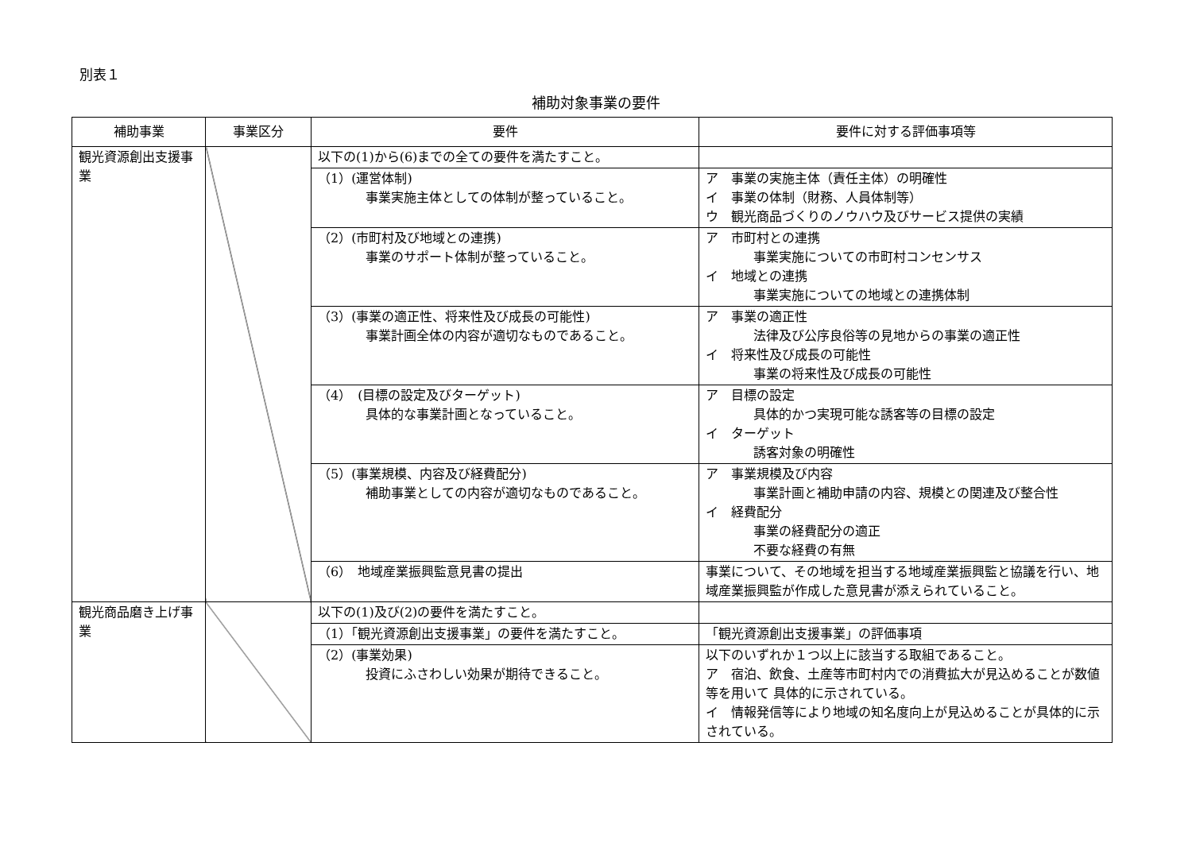別表１
補助対象事業の要件
| 補助事業 | 事業区分 | 要件 | 要件に対する評価事項等 |
| --- | --- | --- | --- |
| 観光資源創出支援事業 | | 以下の(1)から(6)までの全ての要件を満たすこと。 | |
| | | （1）(運営体制) 事業実施主体としての体制が整っていること。 | ア 事業の実施主体（責任主体）の明確性 イ 事業の体制（財務、人員体制等） ウ 観光商品づくりのノウハウ及びサービス提供の実績 |
| | | （2）(市町村及び地域との連携) 事業のサポート体制が整っていること。 | ア 市町村との連携 事業実施についての市町村コンセンサス イ 地域との連携 事業実施についての地域との連携体制 |
| | | （3）(事業の適正性、将来性及び成長の可能性) 事業計画全体の内容が適切なものであること。 | ア 事業の適正性 法律及び公序良俗等の見地からの事業の適正性 イ 将来性及び成長の可能性 事業の将来性及び成長の可能性 |
| | | （4） (目標の設定及びターゲット) 具体的な事業計画となっていること。 | ア 目標の設定 具体的かつ実現可能な誘客等の目標の設定 イ ターゲット 誘客対象の明確性 |
| | | （5）(事業規模、内容及び経費配分) 補助事業としての内容が適切なものであること。 | ア 事業規模及び内容 事業計画と補助申請の内容、規模との関連及び整合性 イ 経費配分 事業の経費配分の適正 不要な経費の有無 |
| | | （6） 地域産業振興監意見書の提出 | 事業について、その地域を担当する地域産業振興監と協議を行い、地域産業振興監が作成した意見書が添えられていること。 |
| 観光商品磨き上げ事業 | | 以下の(1)及び(2)の要件を満たすこと。 | |
| | | （1）「観光資源創出支援事業」の要件を満たすこと。 | 「観光資源創出支援事業」の評価事項 |
| | | （2）(事業効果) 投資にふさわしい効果が期待できること。 | 以下のいずれか１つ以上に該当する取組であること。 ア 宿泊、飲食、土産等市町村内での消費拡大が見込めることが数値等を用いて 具体的に示されている。 イ 情報発信等により地域の知名度向上が見込めることが具体的に示されている。 |